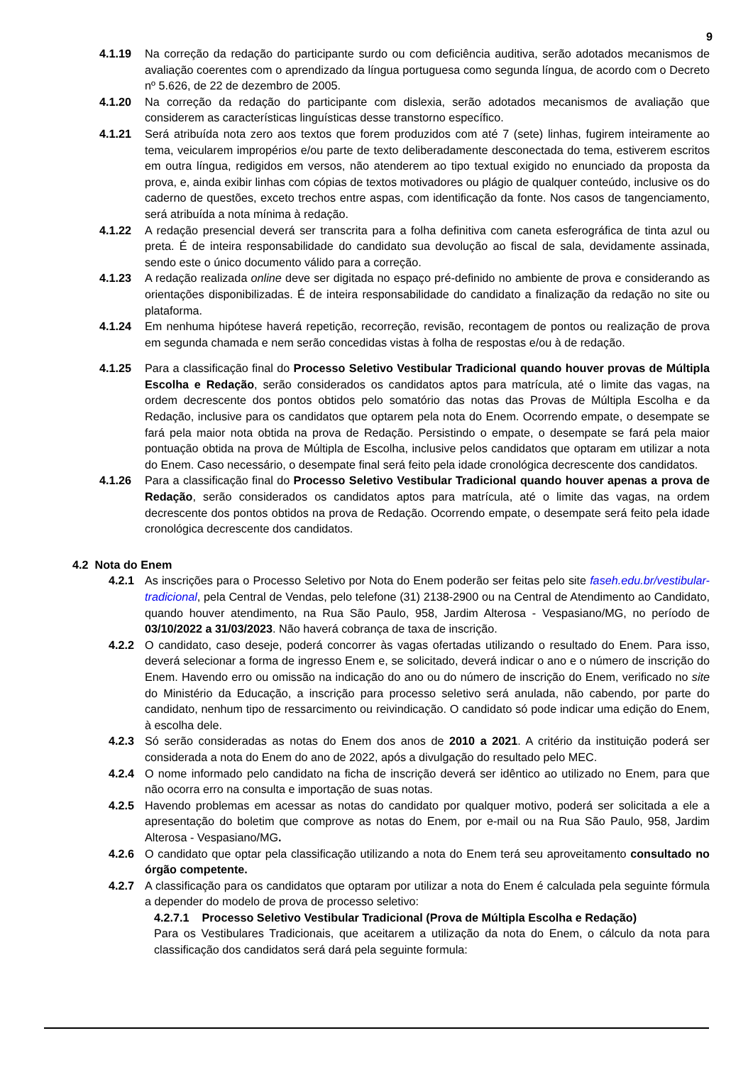9
4.1.19 Na correção da redação do participante surdo ou com deficiência auditiva, serão adotados mecanismos de avaliação coerentes com o aprendizado da língua portuguesa como segunda língua, de acordo com o Decreto nº 5.626, de 22 de dezembro de 2005.
4.1.20 Na correção da redação do participante com dislexia, serão adotados mecanismos de avaliação que considerem as características linguísticas desse transtorno específico.
4.1.21 Será atribuída nota zero aos textos que forem produzidos com até 7 (sete) linhas, fugirem inteiramente ao tema, veicularem impropérios e/ou parte de texto deliberadamente desconectada do tema, estiverem escritos em outra língua, redigidos em versos, não atenderem ao tipo textual exigido no enunciado da proposta da prova, e, ainda exibir linhas com cópias de textos motivadores ou plágio de qualquer conteúdo, inclusive os do caderno de questões, exceto trechos entre aspas, com identificação da fonte. Nos casos de tangenciamento, será atribuída a nota mínima à redação.
4.1.22 A redação presencial deverá ser transcrita para a folha definitiva com caneta esferográfica de tinta azul ou preta. É de inteira responsabilidade do candidato sua devolução ao fiscal de sala, devidamente assinada, sendo este o único documento válido para a correção.
4.1.23 A redação realizada online deve ser digitada no espaço pré-definido no ambiente de prova e considerando as orientações disponibilizadas. É de inteira responsabilidade do candidato a finalização da redação no site ou plataforma.
4.1.24 Em nenhuma hipótese haverá repetição, recorreção, revisão, recontagem de pontos ou realização de prova em segunda chamada e nem serão concedidas vistas à folha de respostas e/ou à de redação.
4.1.25 Para a classificação final do Processo Seletivo Vestibular Tradicional quando houver provas de Múltipla Escolha e Redação, serão considerados os candidatos aptos para matrícula, até o limite das vagas, na ordem decrescente dos pontos obtidos pelo somatório das notas das Provas de Múltipla Escolha e da Redação, inclusive para os candidatos que optarem pela nota do Enem. Ocorrendo empate, o desempate se fará pela maior nota obtida na prova de Redação. Persistindo o empate, o desempate se fará pela maior pontuação obtida na prova de Múltipla de Escolha, inclusive pelos candidatos que optaram em utilizar a nota do Enem. Caso necessário, o desempate final será feito pela idade cronológica decrescente dos candidatos.
4.1.26 Para a classificação final do Processo Seletivo Vestibular Tradicional quando houver apenas a prova de Redação, serão considerados os candidatos aptos para matrícula, até o limite das vagas, na ordem decrescente dos pontos obtidos na prova de Redação. Ocorrendo empate, o desempate será feito pela idade cronológica decrescente dos candidatos.
4.2 Nota do Enem
4.2.1 As inscrições para o Processo Seletivo por Nota do Enem poderão ser feitas pelo site faseh.edu.br/vestibular-tradicional, pela Central de Vendas, pelo telefone (31) 2138-2900 ou na Central de Atendimento ao Candidato, quando houver atendimento, na Rua São Paulo, 958, Jardim Alterosa - Vespasiano/MG, no período de 03/10/2022 a 31/03/2023. Não haverá cobrança de taxa de inscrição.
4.2.2 O candidato, caso deseje, poderá concorrer às vagas ofertadas utilizando o resultado do Enem. Para isso, deverá selecionar a forma de ingresso Enem e, se solicitado, deverá indicar o ano e o número de inscrição do Enem. Havendo erro ou omissão na indicação do ano ou do número de inscrição do Enem, verificado no site do Ministério da Educação, a inscrição para processo seletivo será anulada, não cabendo, por parte do candidato, nenhum tipo de ressarcimento ou reivindicação. O candidato só pode indicar uma edição do Enem, à escolha dele.
4.2.3 Só serão consideradas as notas do Enem dos anos de 2010 a 2021. A critério da instituição poderá ser considerada a nota do Enem do ano de 2022, após a divulgação do resultado pelo MEC.
4.2.4 O nome informado pelo candidato na ficha de inscrição deverá ser idêntico ao utilizado no Enem, para que não ocorra erro na consulta e importação de suas notas.
4.2.5 Havendo problemas em acessar as notas do candidato por qualquer motivo, poderá ser solicitada a ele a apresentação do boletim que comprove as notas do Enem, por e-mail ou na Rua São Paulo, 958, Jardim Alterosa - Vespasiano/MG.
4.2.6 O candidato que optar pela classificação utilizando a nota do Enem terá seu aproveitamento consultado no órgão competente.
4.2.7 A classificação para os candidatos que optaram por utilizar a nota do Enem é calculada pela seguinte fórmula a depender do modelo de prova de processo seletivo:
4.2.7.1 Processo Seletivo Vestibular Tradicional (Prova de Múltipla Escolha e Redação)
Para os Vestibulares Tradicionais, que aceitarem a utilização da nota do Enem, o cálculo da nota para classificação dos candidatos será dará pela seguinte formula: